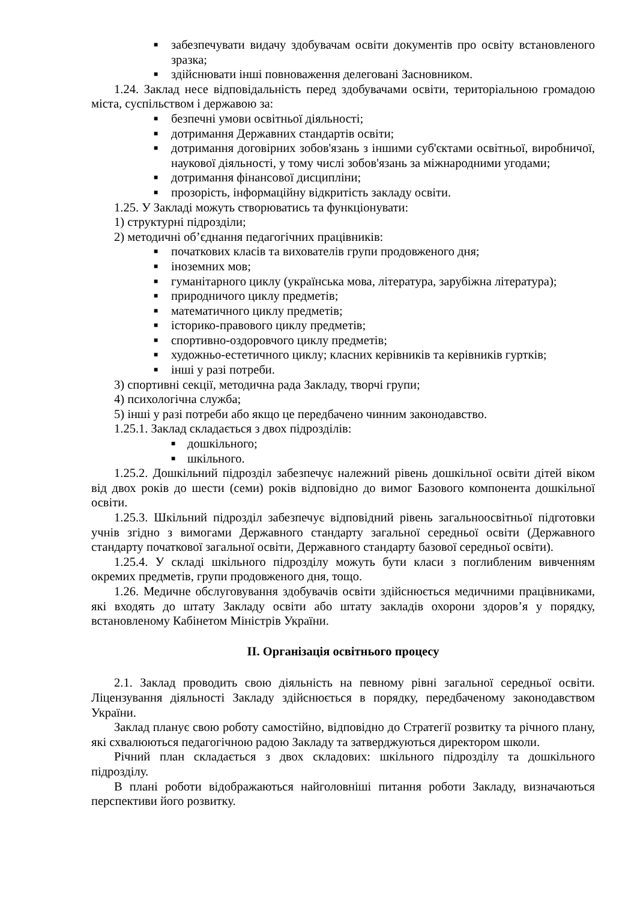■ забезпечувати видачу здобувачам освіти документів про освіту встановленого зразка;
■ здійснювати інші повноваження делеговані Засновником.
1.24. Заклад несе відповідальність перед здобувачами освіти, територіальною громадою міста, суспільством і державою за:
■ безпечні умови освітньої діяльності;
■ дотримання Державних стандартів освіти;
■ дотримання договірних зобов'язань з іншими суб'єктами освітньої, виробничої, наукової діяльності, у тому числі зобов'язань за міжнародними угодами;
■ дотримання фінансової дисципліни;
■ прозорість, інформаційну відкритість закладу освіти.
1.25. У Закладі можуть створюватись та функціонувати:
1) структурні підрозділи;
2) методичні об’єднання педагогічних працівників:
■ початкових класів та вихователів групи продовженого дня;
■ іноземних мов;
■ гуманітарного циклу (українська мова, література, зарубіжна література);
■ природничого циклу предметів;
■ математичного циклу предметів;
■ історико-правового циклу предметів;
■ спортивно-оздоровчого циклу предметів;
■ художньо-естетичного циклу; класних керівників та керівників гуртків;
■ інші у разі потреби.
3) спортивні секції, методична рада Закладу, творчі групи;
4) психологічна служба;
5) інші у разі потреби або якщо це передбачено чинним законодавство.
1.25.1. Заклад складається з двох підрозділів:
■ дошкільного;
■ шкільного.
1.25.2. Дошкільний підрозділ забезпечує належний рівень дошкільної освіти дітей віком від двох років до шести (семи) років відповідно до вимог Базового компонента дошкільної освіти.
1.25.3. Шкільний підрозділ забезпечує відповідний рівень загальноосвітньої підготовки учнів згідно з вимогами Державного стандарту загальної середньої освіти (Державного стандарту початкової загальної освіти, Державного стандарту базової середньої освіти).
1.25.4. У складі шкільного підрозділу можуть бути класи з поглибленим вивченням окремих предметів, групи продовженого дня, тощо.
1.26. Медичне обслуговування здобувачів освіти здійснюється медичними працівниками, які входять до штату Закладу освіти або штату закладів охорони здоров’я у порядку, встановленому Кабінетом Міністрів України.
II. Організація освітнього процесу
2.1. Заклад проводить свою діяльність на певному рівні загальної середньої освіти. Ліцензування діяльності Закладу здійснюється в порядку, передбаченому законодавством України.
Заклад планує свою роботу самостійно, відповідно до Стратегії розвитку та річного плану, які схвалюються педагогічною радою Закладу та затверджуються директором школи.
Річний план складається з двох складових: шкільного підрозділу та дошкільного підрозділу.
В плані роботи відображаються найголовніші питання роботи Закладу, визначаються перспективи його розвитку.